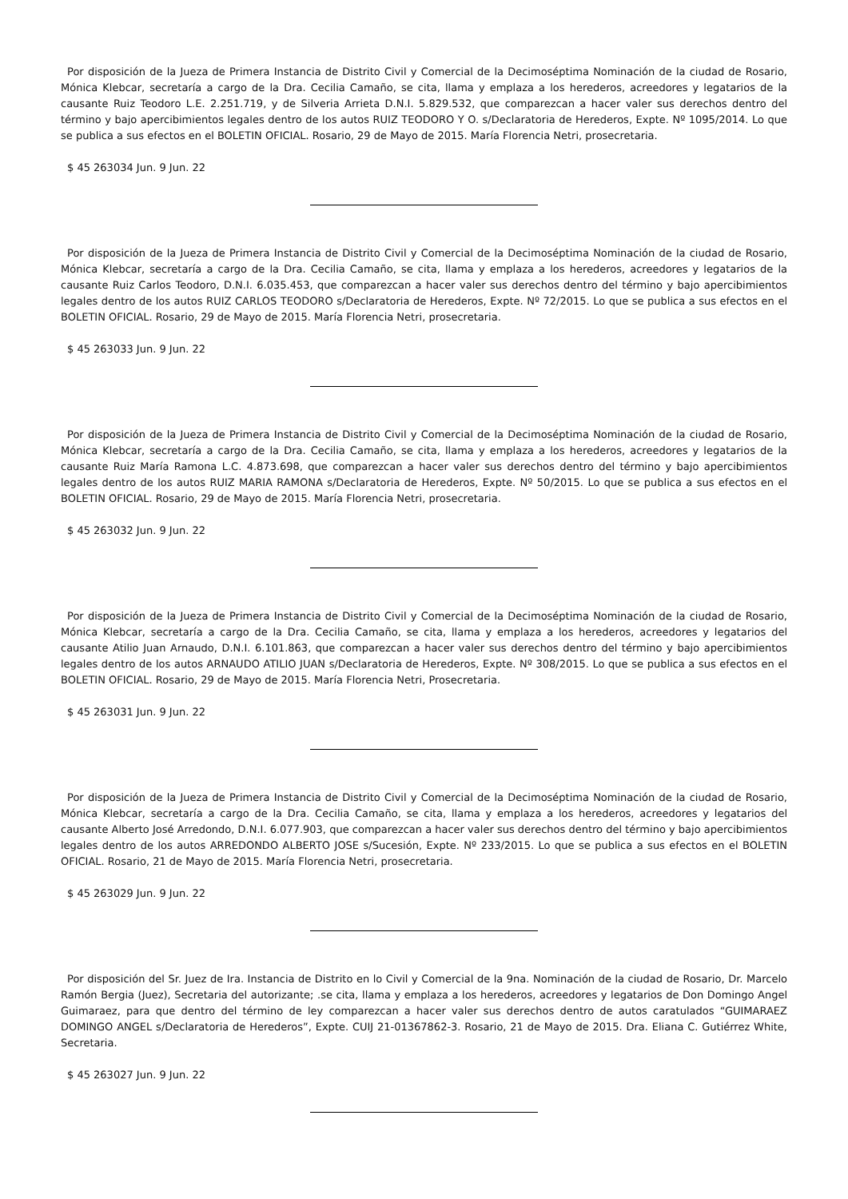Por disposición de la Jueza de Primera Instancia de Distrito Civil y Comercial de la Decimoséptima Nominación de la ciudad de Rosario, Mónica Klebcar, secretaría a cargo de la Dra. Cecilia Camaño, se cita, llama y emplaza a los herederos, acreedores y legatarios de la causante Ruiz Teodoro L.E. 2.251.719, y de Silveria Arrieta D.N.I. 5.829.532, que comparezcan a hacer valer sus derechos dentro del término y bajo apercibimientos legales dentro de los autos RUIZ TEODORO Y O. s/Declaratoria de Herederos, Expte. Nº 1095/2014. Lo que se publica a sus efectos en el BOLETIN OFICIAL. Rosario, 29 de Mayo de 2015. María Florencia Netri, prosecretaria.
$ 45 263034 Jun. 9 Jun. 22
Por disposición de la Jueza de Primera Instancia de Distrito Civil y Comercial de la Decimoséptima Nominación de la ciudad de Rosario, Mónica Klebcar, secretaría a cargo de la Dra. Cecilia Camaño, se cita, llama y emplaza a los herederos, acreedores y legatarios de la causante Ruiz Carlos Teodoro, D.N.I. 6.035.453, que comparezcan a hacer valer sus derechos dentro del término y bajo apercibimientos legales dentro de los autos RUIZ CARLOS TEODORO s/Declaratoria de Herederos, Expte. Nº 72/2015. Lo que se publica a sus efectos en el BOLETIN OFICIAL. Rosario, 29 de Mayo de 2015. María Florencia Netri, prosecretaria.
$ 45 263033 Jun. 9 Jun. 22
Por disposición de la Jueza de Primera Instancia de Distrito Civil y Comercial de la Decimoséptima Nominación de la ciudad de Rosario, Mónica Klebcar, secretaría a cargo de la Dra. Cecilia Camaño, se cita, llama y emplaza a los herederos, acreedores y legatarios de la causante Ruiz María Ramona L.C. 4.873.698, que comparezcan a hacer valer sus derechos dentro del término y bajo apercibimientos legales dentro de los autos RUIZ MARIA RAMONA s/Declaratoria de Herederos, Expte. Nº 50/2015. Lo que se publica a sus efectos en el BOLETIN OFICIAL. Rosario, 29 de Mayo de 2015. María Florencia Netri, prosecretaria.
$ 45 263032 Jun. 9 Jun. 22
Por disposición de la Jueza de Primera Instancia de Distrito Civil y Comercial de la Decimoséptima Nominación de la ciudad de Rosario, Mónica Klebcar, secretaría a cargo de la Dra. Cecilia Camaño, se cita, llama y emplaza a los herederos, acreedores y legatarios del causante Atilio Juan Arnaudo, D.N.I. 6.101.863, que comparezcan a hacer valer sus derechos dentro del término y bajo apercibimientos legales dentro de los autos ARNAUDO ATILIO JUAN s/Declaratoria de Herederos, Expte. Nº 308/2015. Lo que se publica a sus efectos en el BOLETIN OFICIAL. Rosario, 29 de Mayo de 2015. María Florencia Netri, Prosecretaria.
$ 45 263031 Jun. 9 Jun. 22
Por disposición de la Jueza de Primera Instancia de Distrito Civil y Comercial de la Decimoséptima Nominación de la ciudad de Rosario, Mónica Klebcar, secretaría a cargo de la Dra. Cecilia Camaño, se cita, llama y emplaza a los herederos, acreedores y legatarios del causante Alberto José Arredondo, D.N.I. 6.077.903, que comparezcan a hacer valer sus derechos dentro del término y bajo apercibimientos legales dentro de los autos ARREDONDO ALBERTO JOSE s/Sucesión, Expte. Nº 233/2015. Lo que se publica a sus efectos en el BOLETIN OFICIAL. Rosario, 21 de Mayo de 2015. María Florencia Netri, prosecretaria.
$ 45 263029 Jun. 9 Jun. 22
Por disposición del Sr. Juez de Ira. Instancia de Distrito en lo Civil y Comercial de la 9na. Nominación de la ciudad de Rosario, Dr. Marcelo Ramón Bergia (Juez), Secretaria del autorizante; .se cita, llama y emplaza a los herederos, acreedores y legatarios de Don Domingo Angel Guimaraez, para que dentro del término de ley comparezcan a hacer valer sus derechos dentro de autos caratulados “GUIMARAEZ DOMINGO ANGEL s/Declaratoria de Herederos”, Expte. CUIJ 21-01367862-3. Rosario, 21 de Mayo de 2015. Dra. Eliana C. Gutiérrez White, Secretaria.
$ 45 263027 Jun. 9 Jun. 22